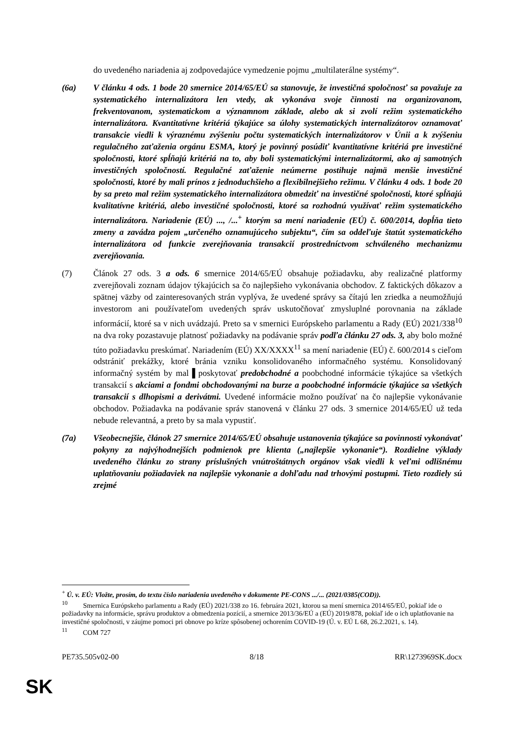do uvedeného nariadenia aj zodpovedajúce vymedzenie pojmu „multilaterálne systémy“.
(6a) V článku 4 ods. 1 bode 20 smernice 2014/65/EÚ sa stanovuje, že investičná spoločnosť sa považuje za systematického internalizátora len vtedy, ak vykonáva svoje činnosti na organizovanom, frekventovanom, systematickom a významnom základe, alebo ak si zvolí režim systematického internalizátora. Kvantitatívne kritériá týkajúce sa úlohy systematických internalizátorov oznamovať transakcie viedli k výraznému zvýšeniu počtu systematických internalizátorov v Únii a k zvýšeniu regulačného zaťaženia orgánu ESMA, ktorý je povinný posúdiť kvantitatívne kritériá pre investičné spoločnosti, ktoré spĺňajú kritériá na to, aby boli systematickými internalizátormi, ako aj samotných investičných spoločností. Regulačné zaťaženie neúmerne postihuje najmä menšie investičné spoločnosti, ktoré by mali prínos z jednoduchšieho a flexibilnejšieho režimu. V článku 4 ods. 1 bode 20 by sa preto mal režim systematického internalizátora obmedziť na investičné spoločnosti, ktoré spĺňajú kvalitatívne kritériá, alebo investičné spoločnosti, ktoré sa rozhodnú využívať režim systematického internalizátora. Nariadenie (EÚ) ..., /...<sup>+</sup> ktorým sa mení nariadenie (EÚ) č. 600/2014, dopĺňa tieto zmeny a zavádza pojem „určeného oznamujúceho subjektu“, čím sa oddeľuje štatút systematického internalizátora od funkcie zverejňovania transakcií prostredníctvom schváleného mechanizmu zverejňovania.
(7) Článok 27 ods. 3 a ods. 6 smernice 2014/65/EÚ obsahuje požiadavku, aby realizačné platformy zverejňovali zoznam údajov týkajúcich sa čo najlepšieho vykonávania obchodov. Z faktických dôkazov a spätnej väzby od zainteresovaných strán vyplýva, že uvedené správy sa čítajú len zriedka a neumožňujú investorom ani používateľom uvedených správ uskutočňovať zmysluplné porovnania na základe informácií, ktoré sa v nich uvádzajú. Preto sa v smernici Európskeho parlamentu a Rady (EÚ) 2021/338<sup>10</sup> na dva roky pozastavuje platnosť požiadavky na podávanie správ podľa článku 27 ods. 3, aby bolo možné túto požiadavku preskúmať. Nariadením (EÚ) XX/XXXX<sup>11</sup> sa mení nariadenie (EÚ) č. 600/2014 s cieľom odstrániť prekážky, ktoré bránia vzniku konsolidovaného informačného systému. Konsolidovaný informačný systém by mal ▌poskytovať predobchodné a poobchodné informácie týkajúce sa všetkých transakcií s akciami a fondmi obchodovanými na burze a poobchodné informácie týkajúce sa všetkých transakcií s dlhopismi a derivátmi. Uvedené informácie možno používať na čo najlepšie vykonávanie obchodov. Požiadavka na podávanie správ stanovená v článku 27 ods. 3 smernice 2014/65/EÚ už teda nebude relevantná, a preto by sa mala vypustiť.
(7a) Všeobecnejšie, článok 27 smernice 2014/65/EÚ obsahuje ustanovenia týkajúce sa povinnosti vykonávať pokyny za najvýhodnejších podmienok pre klienta („najlepšie vykonanie“). Rozdielne výklady uvedeného článku zo strany príslušných vnútroštátnych orgánov však viedli k veľmi odlišnému uplatňovaniu požiadaviek na najlepšie vykonanie a dohľadu nad trhovými postupmi. Tieto rozdiely sú zrejmé
<sup>+</sup> Ú. v. EÚ: Vložte, prosím, do textu číslo nariadenia uvedeného v dokumente PE-CONS .../... (2021/0385(COD)).
<sup>10</sup> Smernica Európskeho parlamentu a Rady (EÚ) 2021/338 zo 16. februára 2021, ktorou sa mení smernica 2014/65/EÚ, pokiaľ ide o požiadavky na informácie, správu produktov a obmedzenia pozícií, a smernice 2013/36/EÚ a (EÚ) 2019/878, pokiaľ ide o ich uplatňovanie na investičné spoločnosti, v záujme pomoci pri obnove po kríze spôsobenej ochorením COVID-19 (Ú. v. EÚ L 68, 26.2.2021, s. 14).
<sup>11</sup> COM 727
PE735.505v02-00 8/18 RR\1273969SK.docx
SK